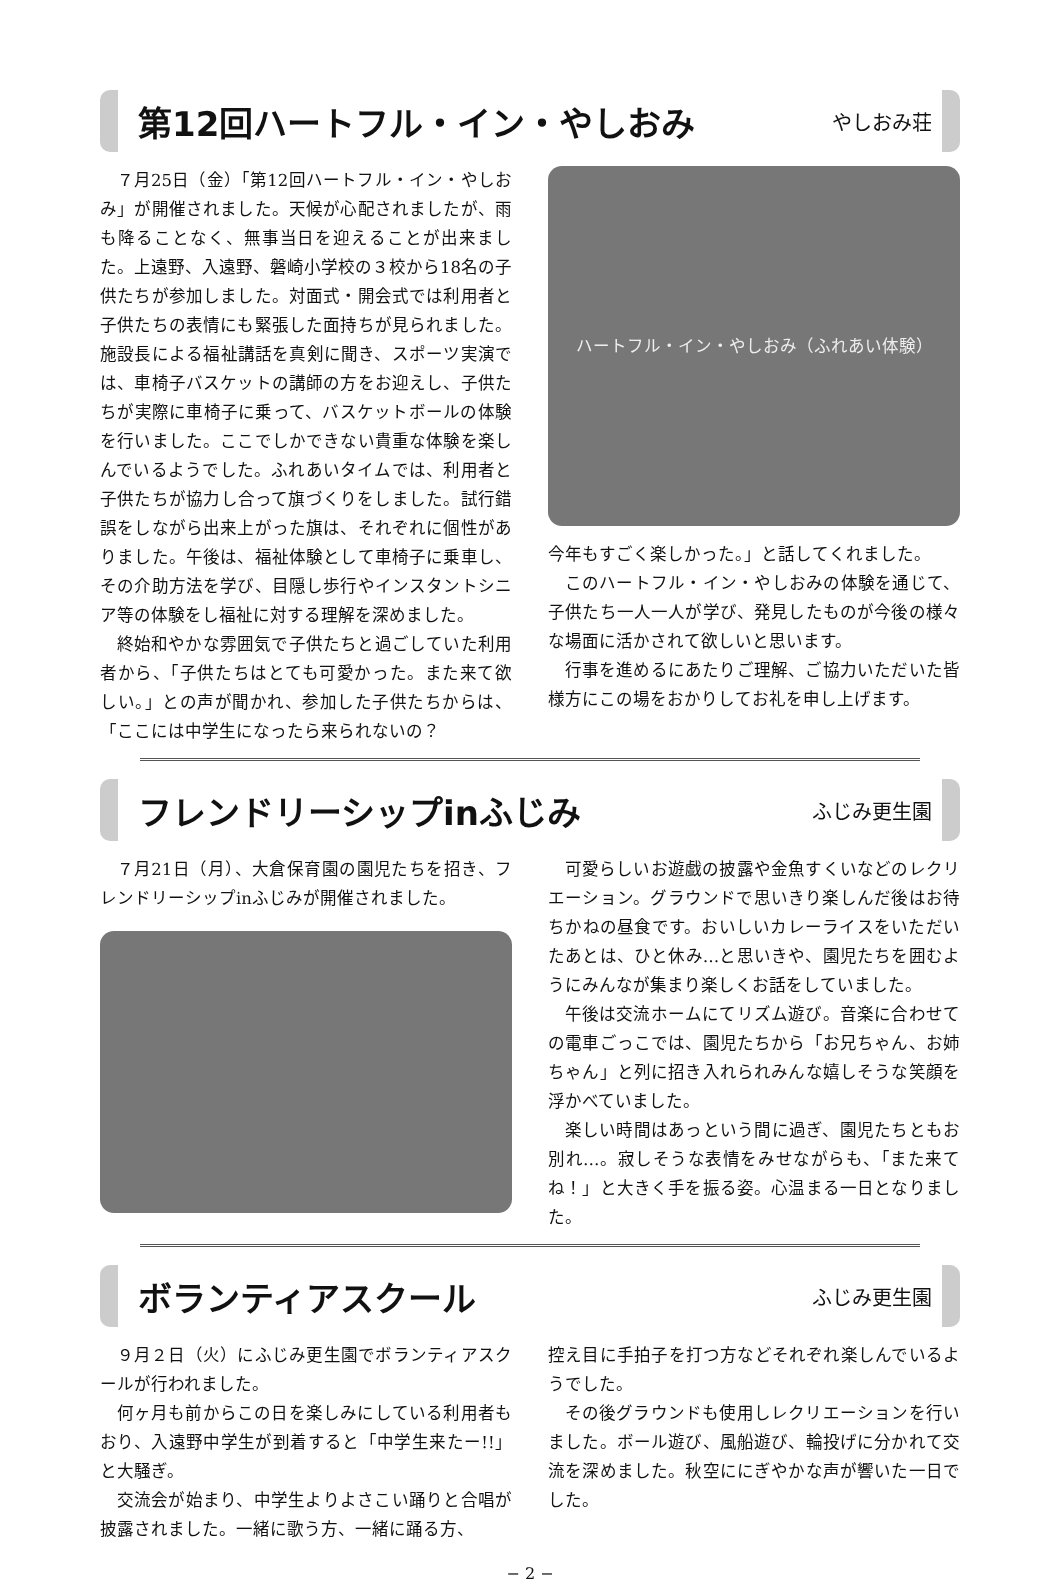第12回ハートフル・イン・やしおみ
やしおみ荘
７月25日（金）「第12回ハートフル・イン・やしおみ」が開催されました。天候が心配されましたが、雨も降ることなく、無事当日を迎えることが出来ました。上遠野、入遠野、磐崎小学校の３校から18名の子供たちが参加しました。対面式・開会式では利用者と子供たちの表情にも緊張した面持ちが見られました。施設長による福祉講話を真剣に聞き、スポーツ実演では、車椅子バスケットの講師の方をお迎えし、子供たちが実際に車椅子に乗って、バスケットボールの体験を行いました。ここでしかできない貴重な体験を楽しんでいるようでした。ふれあいタイムでは、利用者と子供たちが協力し合って旗づくりをしました。試行錯誤をしながら出来上がった旗は、それぞれに個性がありました。午後は、福祉体験として車椅子に乗車し、その介助方法を学び、目隠し歩行やインスタントシニア等の体験をし福祉に対する理解を深めました。
終始和やかな雰囲気で子供たちと過ごしていた利用者から、「子供たちはとても可愛かった。また来て欲しい。」との声が聞かれ、参加した子供たちからは、「ここには中学生になったら来られないの？
ハートフル・イン・やしおみ（ふれあい体験）
今年もすごく楽しかった。」と話してくれました。
このハートフル・イン・やしおみの体験を通じて、子供たち一人一人が学び、発見したものが今後の様々な場面に活かされて欲しいと思います。
行事を進めるにあたりご理解、ご協力いただいた皆様方にこの場をおかりしてお礼を申し上げます。
フレンドリーシップinふじみ
ふじみ更生園
７月21日（月）、大倉保育園の園児たちを招き、フレンドリーシップinふじみが開催されました。
可愛らしいお遊戯の披露や金魚すくいなどのレクリエーション。グラウンドで思いきり楽しんだ後はお待ちかねの昼食です。おいしいカレーライスをいただいたあとは、ひと休み…と思いきや、園児たちを囲むようにみんなが集まり楽しくお話をしていました。
午後は交流ホームにてリズム遊び。音楽に合わせての電車ごっこでは、園児たちから「お兄ちゃん、お姉ちゃん」と列に招き入れられみんな嬉しそうな笑顔を浮かべていました。
楽しい時間はあっという間に過ぎ、園児たちともお別れ…。寂しそうな表情をみせながらも、「また来てね！」と大きく手を振る姿。心温まる一日となりました。
ボランティアスクール
ふじみ更生園
９月２日（火）にふじみ更生園でボランティアスクールが行われました。
何ヶ月も前からこの日を楽しみにしている利用者もおり、入遠野中学生が到着すると「中学生来たー!!」と大騒ぎ。
交流会が始まり、中学生よりよさこい踊りと合唱が披露されました。一緒に歌う方、一緒に踊る方、
控え目に手拍子を打つ方などそれぞれ楽しんでいるようでした。
その後グラウンドも使用しレクリエーションを行いました。ボール遊び、風船遊び、輪投げに分かれて交流を深めました。秋空ににぎやかな声が響いた一日でした。
− 2 −